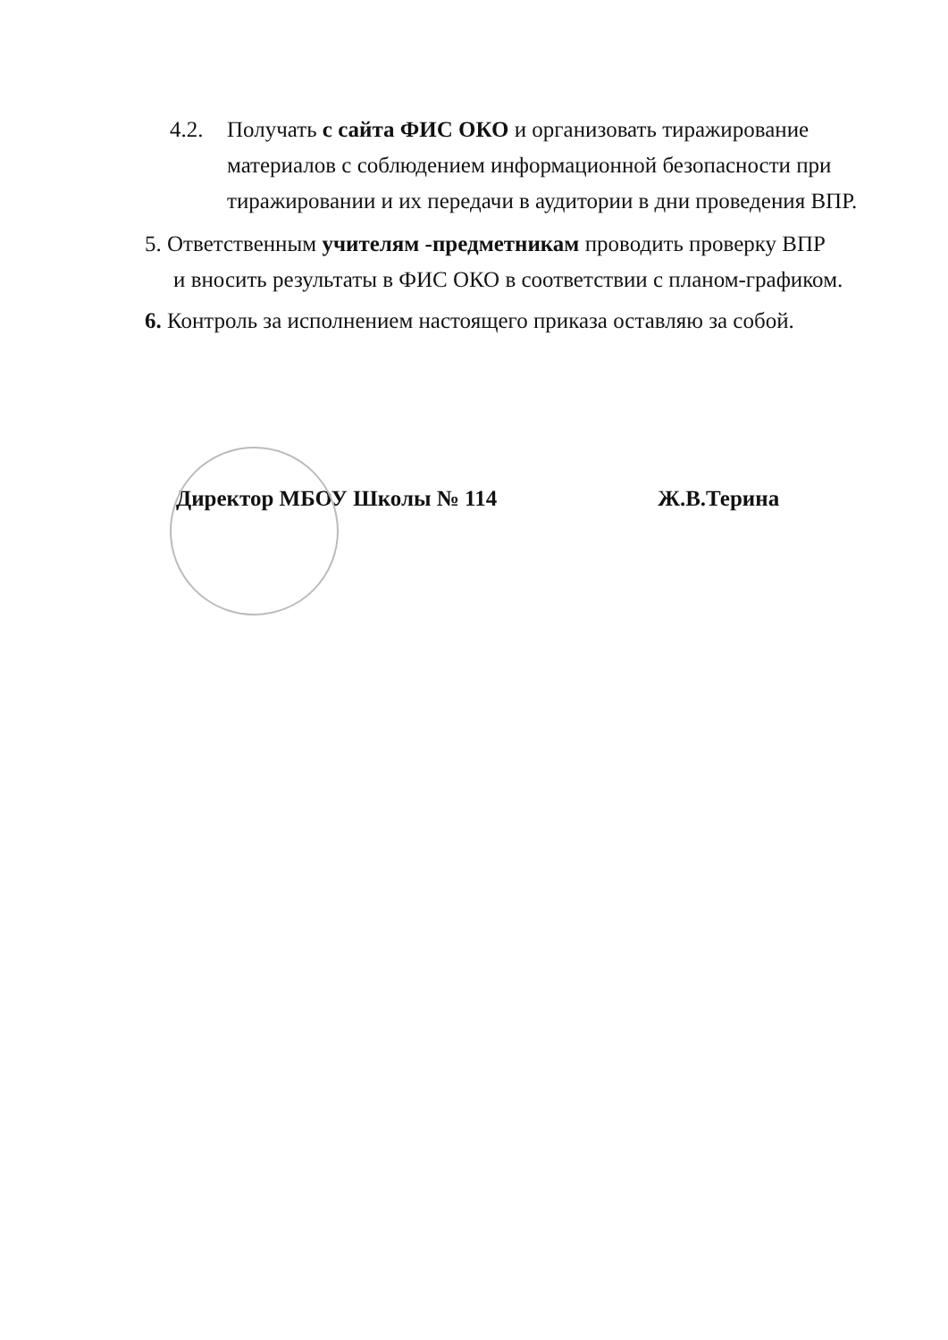4.2. Получать с сайта ФИС ОКО и организовать тиражирование
материалов с соблюдением информационной безопасности при тиражировании и их передачи в аудитории в дни проведения ВПР.
5. Ответственным учителям -предметникам проводить проверку ВПР
и вносить результаты в ФИС ОКО в соответствии с планом-графиком.
6. Контроль за исполнением настоящего приказа оставляю за собой.
Директор МБОУ Школы № 114 Ж.В.Терина